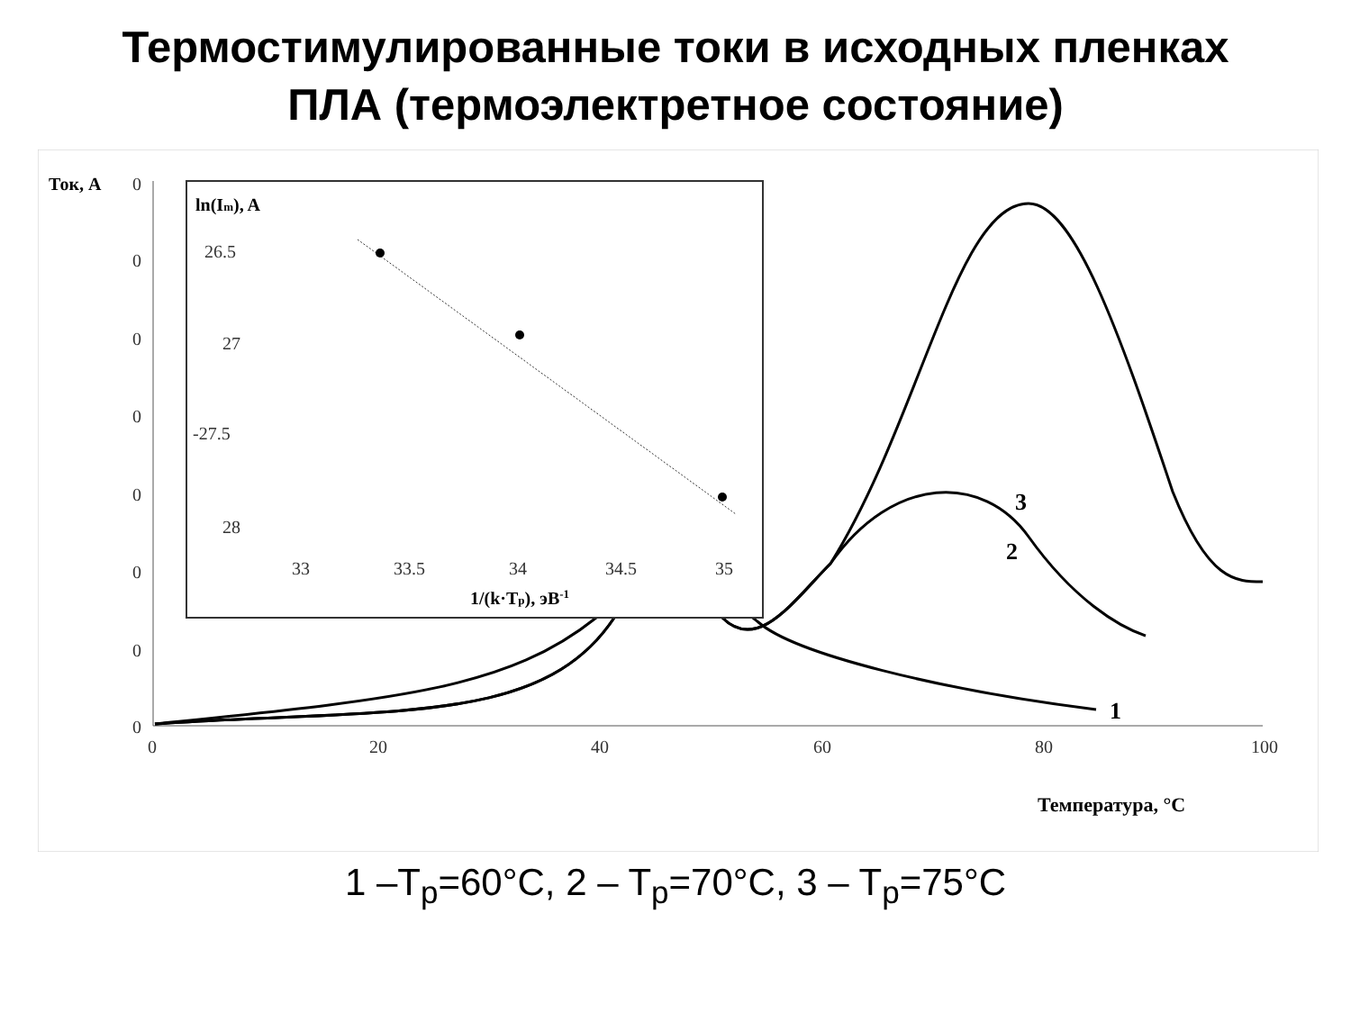Термостимулированные токи в исходных пленках
ПЛА (термоэлектретное состояние)
Ток, А
0
0
0
0
0
0
0
0
0
20
40
60
80
100
Температура, °C
1
2
3
ln(Im), A
26.5
27
-27.5
28
33
33.5
34
34.5
35
1/(k·Tp), эВ-1
1 –T<sub>p</sub>=60°C, 2 – T<sub>p</sub>=70°C, 3 – T<sub>p</sub>=75°C